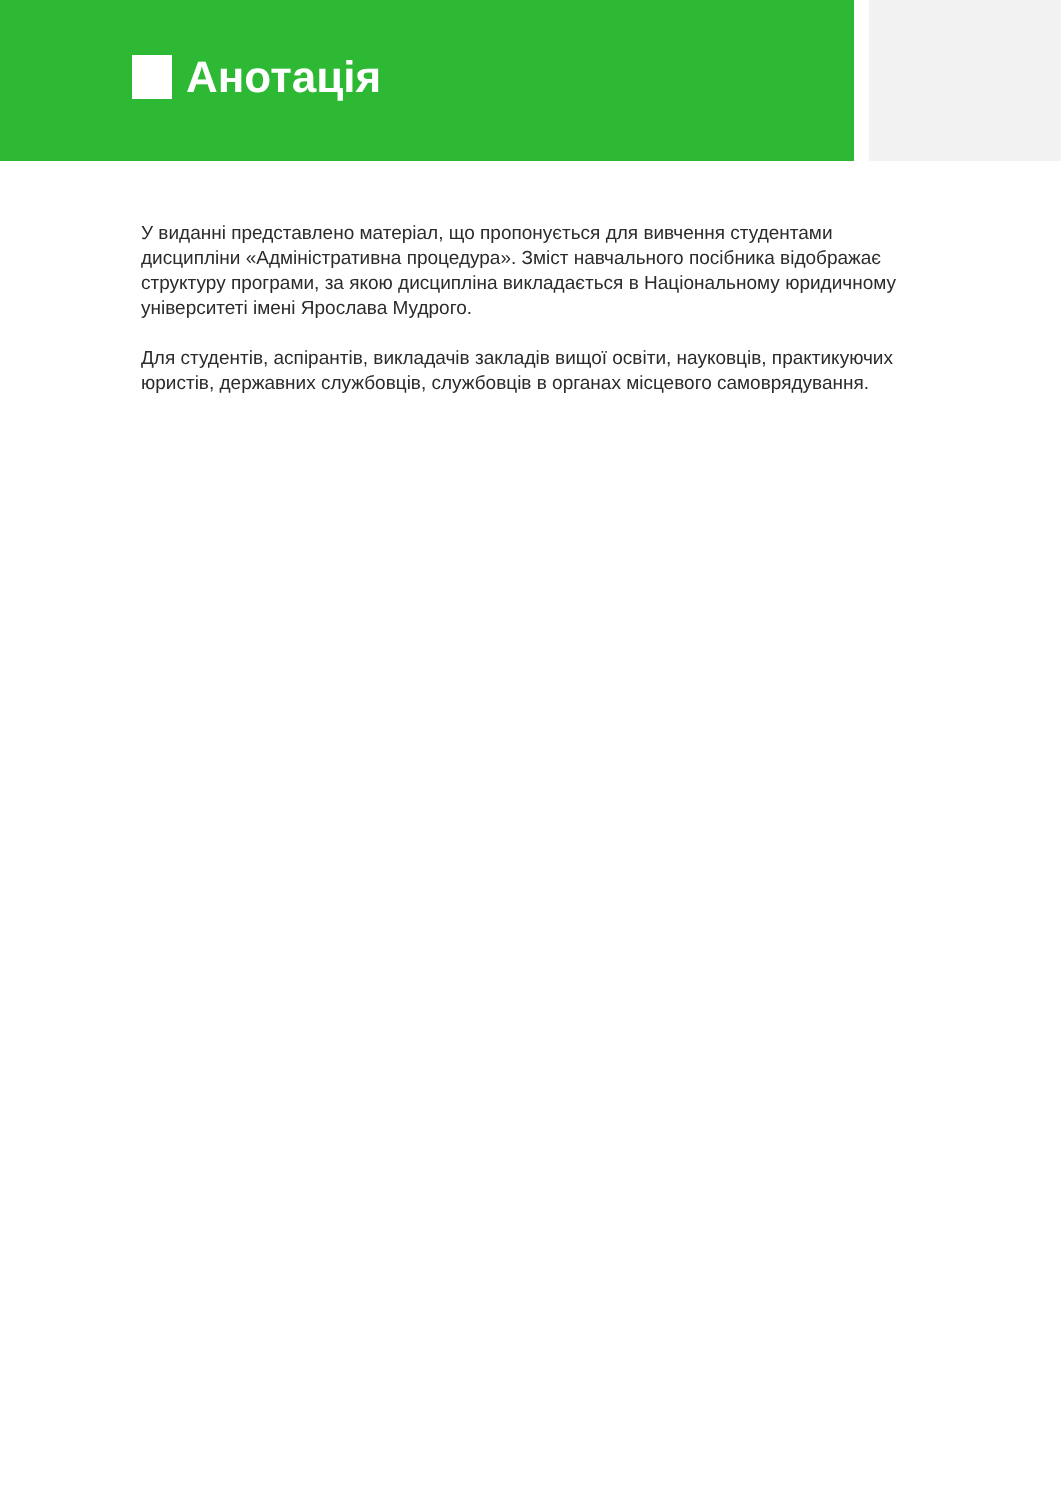Анотація
У виданні представлено матеріал, що пропонується для вивчення студентами дисципліни «Адміністративна процедура». Зміст навчального посібника відображає структуру програми, за якою дисципліна викладається в Національному юридичному університеті імені Ярослава Мудрого.
Для студентів, аспірантів, викладачів закладів вищої освіти, науковців, практикуючих юристів, державних службовців, службовців в органах місцевого самоврядування.